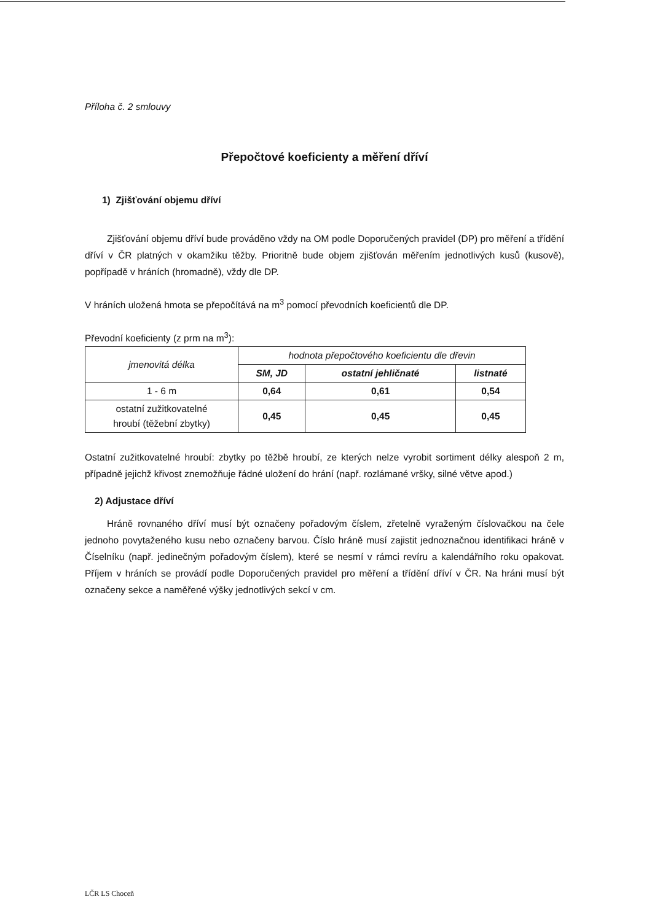Příloha č. 2 smlouvy
Přepočtové koeficienty a měření dříví
1) Zjišťování objemu dříví
Zjišťování objemu dříví bude prováděno vždy na OM podle Doporučených pravidel (DP) pro měření a třídění dříví v ČR platných v okamžiku těžby. Prioritně bude objem zjišťován měřením jednotlivých kusů (kusově), popřípadě v hráních (hromadně), vždy dle DP.
V hráních uložená hmota se přepočítává na m<sup>3</sup> pomocí převodních koeficientů dle DP.
Převodní koeficienty (z prm na m<sup>3</sup>):
| jmenovitá délka | hodnota přepočtového koeficientu dle dřevin | | |
| --- | --- | --- | --- |
| | SM, JD | ostatní jehličnaté | listnaté |
| 1 - 6 m | 0,64 | 0,61 | 0,54 |
| ostatní zužitkovatelné hroubí (těžební zbytky) | 0,45 | 0,45 | 0,45 |
Ostatní zužitkovatelné hroubí: zbytky po těžbě hroubí, ze kterých nelze vyrobit sortiment délky alespoň 2 m, případně jejichž křivost znemožňuje řádné uložení do hrání (např. rozlámané vršky, silné větve apod.)
2) Adjustace dříví
Hráně rovnaného dříví musí být označeny pořadovým číslem, zřetelně vyraženým číslovačkou na čele jednoho povytaženého kusu nebo označeny barvou. Číslo hráně musí zajistit jednoznačnou identifikaci hráně v Číselníku (např. jedinečným pořadovým číslem), které se nesmí v rámci revíru a kalendářního roku opakovat. Příjem v hráních se provádí podle Doporučených pravidel pro měření a třídění dříví v ČR. Na hráni musí být označeny sekce a naměřené výšky jednotlivých sekcí v cm.
LČR LS Choceň